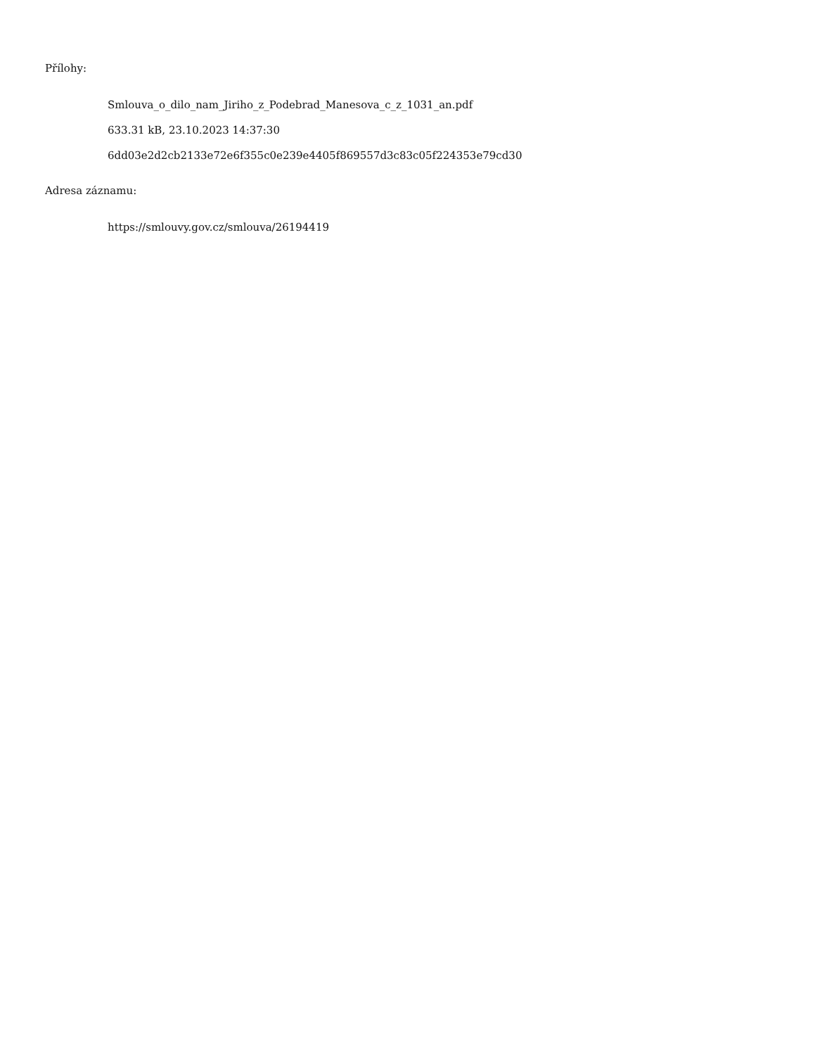Přílohy:
Smlouva_o_dilo_nam_Jiriho_z_Podebrad_Manesova_c_z_1031_an.pdf
633.31 kB, 23.10.2023 14:37:30
6dd03e2d2cb2133e72e6f355c0e239e4405f869557d3c83c05f224353e79cd30
Adresa záznamu:
https://smlouvy.gov.cz/smlouva/26194419